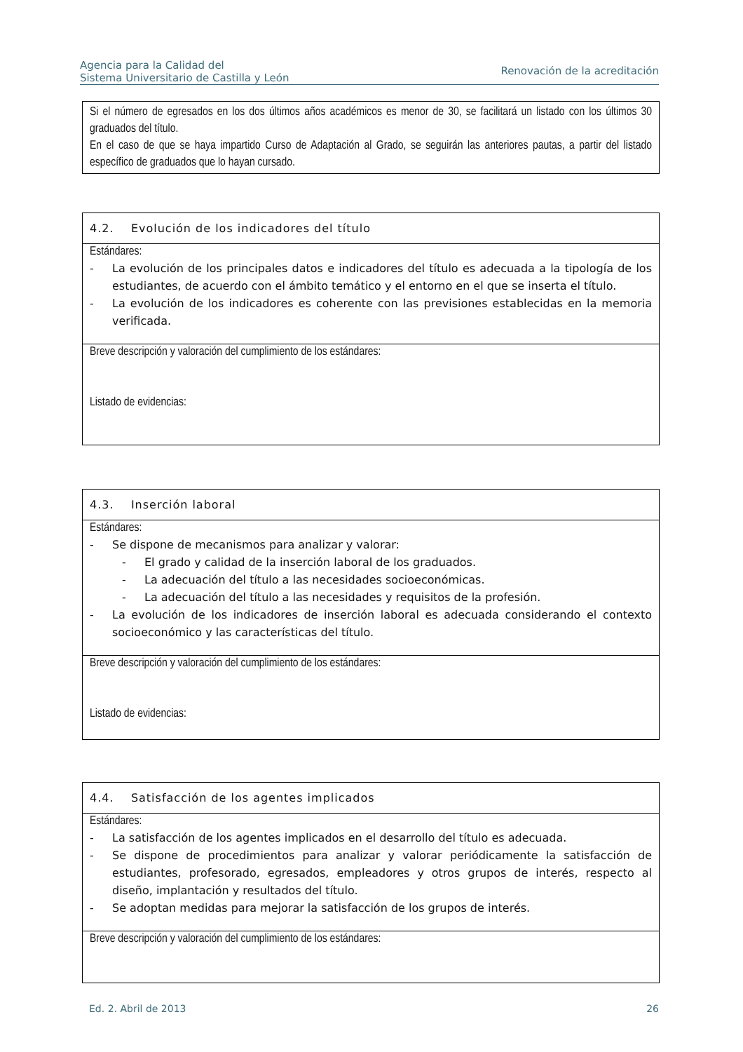Agencia para la Calidad del
Sistema Universitario de Castilla y León
Renovación de la acreditación
Si el número de egresados en los dos últimos años académicos es menor de 30, se facilitará un listado con los últimos 30 graduados del título.
En el caso de que se haya impartido Curso de Adaptación al Grado, se seguirán las anteriores pautas, a partir del listado específico de graduados que lo hayan cursado.
4.2. Evolución de los indicadores del título
Estándares:
- La evolución de los principales datos e indicadores del título es adecuada a la tipología de los estudiantes, de acuerdo con el ámbito temático y el entorno en el que se inserta el título.
- La evolución de los indicadores es coherente con las previsiones establecidas en la memoria verificada.
Breve descripción y valoración del cumplimiento de los estándares:
Listado de evidencias:
4.3. Inserción laboral
Estándares:
- Se dispone de mecanismos para analizar y valorar:
- El grado y calidad de la inserción laboral de los graduados.
- La adecuación del título a las necesidades socioeconómicas.
- La adecuación del título a las necesidades y requisitos de la profesión.
- La evolución de los indicadores de inserción laboral es adecuada considerando el contexto socioeconómico y las características del título.
Breve descripción y valoración del cumplimiento de los estándares:
Listado de evidencias:
4.4. Satisfacción de los agentes implicados
Estándares:
- La satisfacción de los agentes implicados en el desarrollo del título es adecuada.
- Se dispone de procedimientos para analizar y valorar periódicamente la satisfacción de estudiantes, profesorado, egresados, empleadores y otros grupos de interés, respecto al diseño, implantación y resultados del título.
- Se adoptan medidas para mejorar la satisfacción de los grupos de interés.
Breve descripción y valoración del cumplimiento de los estándares:
Ed. 2. Abril de 2013 26